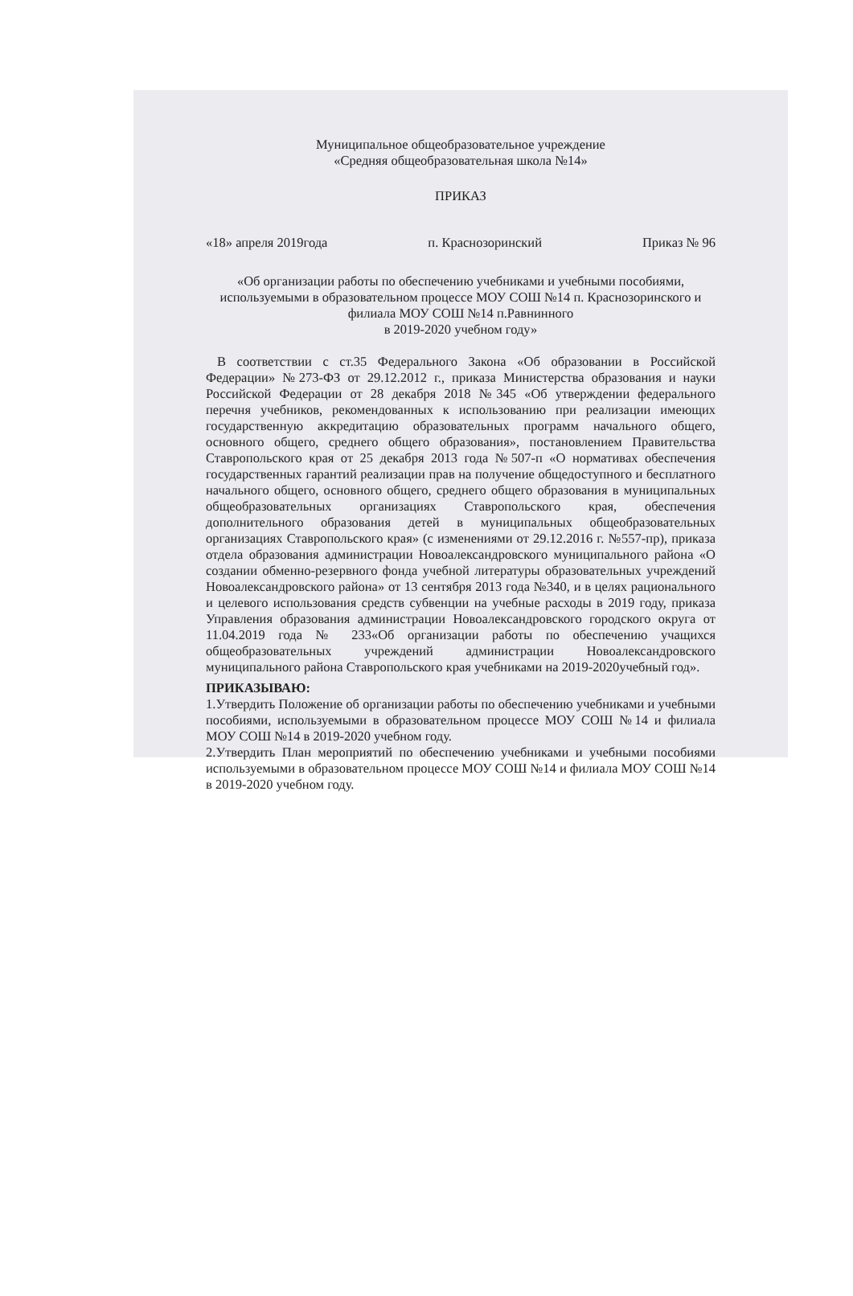Муниципальное общеобразовательное учреждение
«Средняя общеобразовательная школа №14»
ПРИКАЗ
«18» апреля 2019года п. Краснозоринский Приказ № 96
«Об организации работы по обеспечению учебниками и учебными пособиями, используемыми в образовательном процессе МОУ СОШ №14 п. Краснозоринского и филиала МОУ СОШ №14 п.Равнинного
в 2019-2020 учебном году»
В соответствии с ст.35 Федерального Закона «Об образовании в Российской Федерации» №273-ФЗ от 29.12.2012 г., приказа Министерства образования и науки Российской Федерации от 28 декабря 2018 №345 «Об утверждении федерального перечня учебников, рекомендованных к использованию при реализации имеющих государственную аккредитацию образовательных программ начального общего, основного общего, среднего общего образования», постановлением Правительства Ставропольского края от 25 декабря 2013 года №507-п «О нормативах обеспечения государственных гарантий реализации прав на получение общедоступного и бесплатного начального общего, основного общего, среднего общего образования в муниципальных общеобразовательных организациях Ставропольского края, обеспечения дополнительного образования детей в муниципальных общеобразовательных организациях Ставропольского края» (с изменениями от 29.12.2016 г. №557-пр), приказа отдела образования администрации Новоалександровского муниципального района «О создании обменно-резервного фонда учебной литературы образовательных учреждений Новоалександровского района» от 13 сентября 2013 года №340, и в целях рационального и целевого использования средств субвенции на учебные расходы в 2019 году, приказа Управления образования администрации Новоалександровского городского округа от 11.04.2019 года № 233«Об организации работы по обеспечению учащихся общеобразовательных учреждений администрации Новоалександровского муниципального района Ставропольского края учебниками на 2019-2020учебный год».
ПРИКАЗЫВАЮ:
1.Утвердить Положение об организации работы по обеспечению учебниками и учебными пособиями, используемыми в образовательном процессе МОУ СОШ №14 и филиала МОУ СОШ №14 в 2019-2020 учебном году.
2.Утвердить План мероприятий по обеспечению учебниками и учебными пособиями используемыми в образовательном процессе МОУ СОШ №14 и филиала МОУ СОШ №14 в 2019-2020 учебном году.